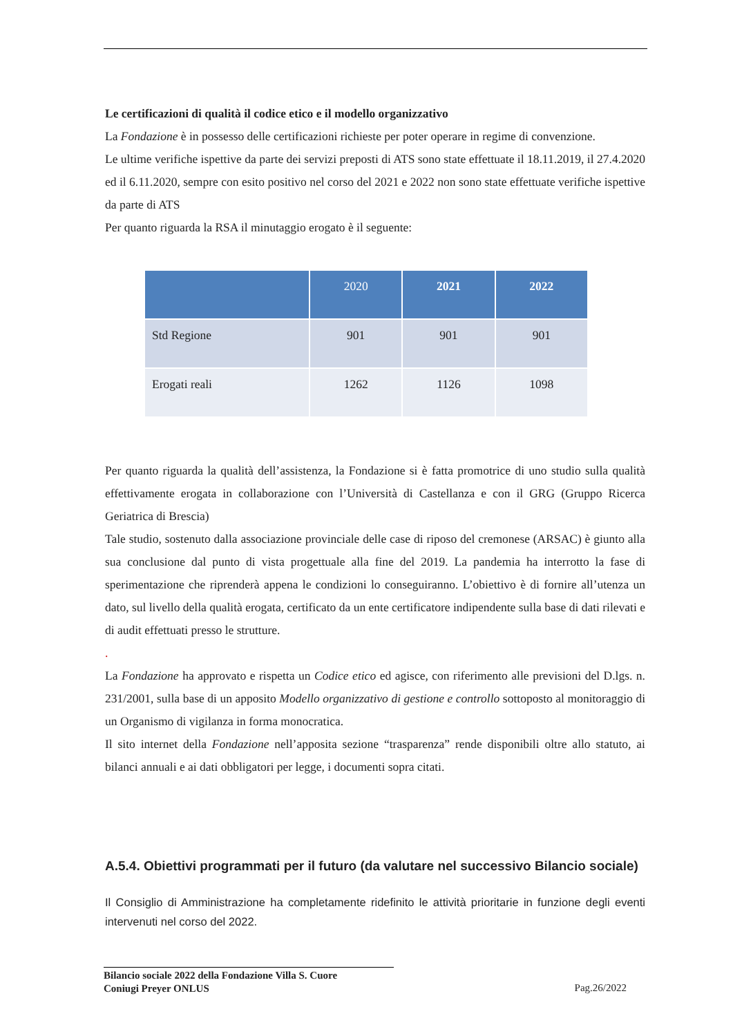Le certificazioni di qualità il codice etico e il modello organizzativo
La Fondazione è in possesso delle certificazioni richieste per poter operare in regime di convenzione.
Le ultime verifiche ispettive da parte dei servizi preposti di ATS sono state effettuate il 18.11.2019, il 27.4.2020 ed il 6.11.2020, sempre con esito positivo nel corso del 2021 e 2022 non sono state effettuate verifiche ispettive da parte di ATS
Per quanto riguarda la RSA il minutaggio erogato è il seguente:
| | 2020 | 2021 | 2022 |
| --- | --- | --- | --- |
| Std Regione | 901 | 901 | 901 |
| Erogati reali | 1262 | 1126 | 1098 |
Per quanto riguarda la qualità dell’assistenza, la Fondazione si è fatta promotrice di uno studio sulla qualità effettivamente erogata in collaborazione con l’Università di Castellanza e con il GRG (Gruppo Ricerca Geriatrica di Brescia)
Tale studio, sostenuto dalla associazione provinciale delle case di riposo del cremonese (ARSAC) è giunto alla sua conclusione dal punto di vista progettuale alla fine del 2019. La pandemia ha interrotto la fase di sperimentazione che riprenderà appena le condizioni lo conseguiranno. L’obiettivo è di fornire all’utenza un dato, sul livello della qualità erogata, certificato da un ente certificatore indipendente sulla base di dati rilevati e di audit effettuati presso le strutture.
.
La Fondazione ha approvato e rispetta un Codice etico ed agisce, con riferimento alle previsioni del D.lgs. n. 231/2001, sulla base di un apposito Modello organizzativo di gestione e controllo sottoposto al monitoraggio di un Organismo di vigilanza in forma monocratica.
Il sito internet della Fondazione nell’apposita sezione “trasparenza” rende disponibili oltre allo statuto, ai bilanci annuali e ai dati obbligatori per legge, i documenti sopra citati.
A.5.4. Obiettivi programmati per il futuro (da valutare nel successivo Bilancio sociale)
Il Consiglio di Amministrazione ha completamente ridefinito le attività prioritarie in funzione degli eventi intervenuti nel corso del 2022.
Bilancio sociale 2022 della Fondazione Villa S. Cuore
Coniugi Preyer ONLUS
Pag.26/2022